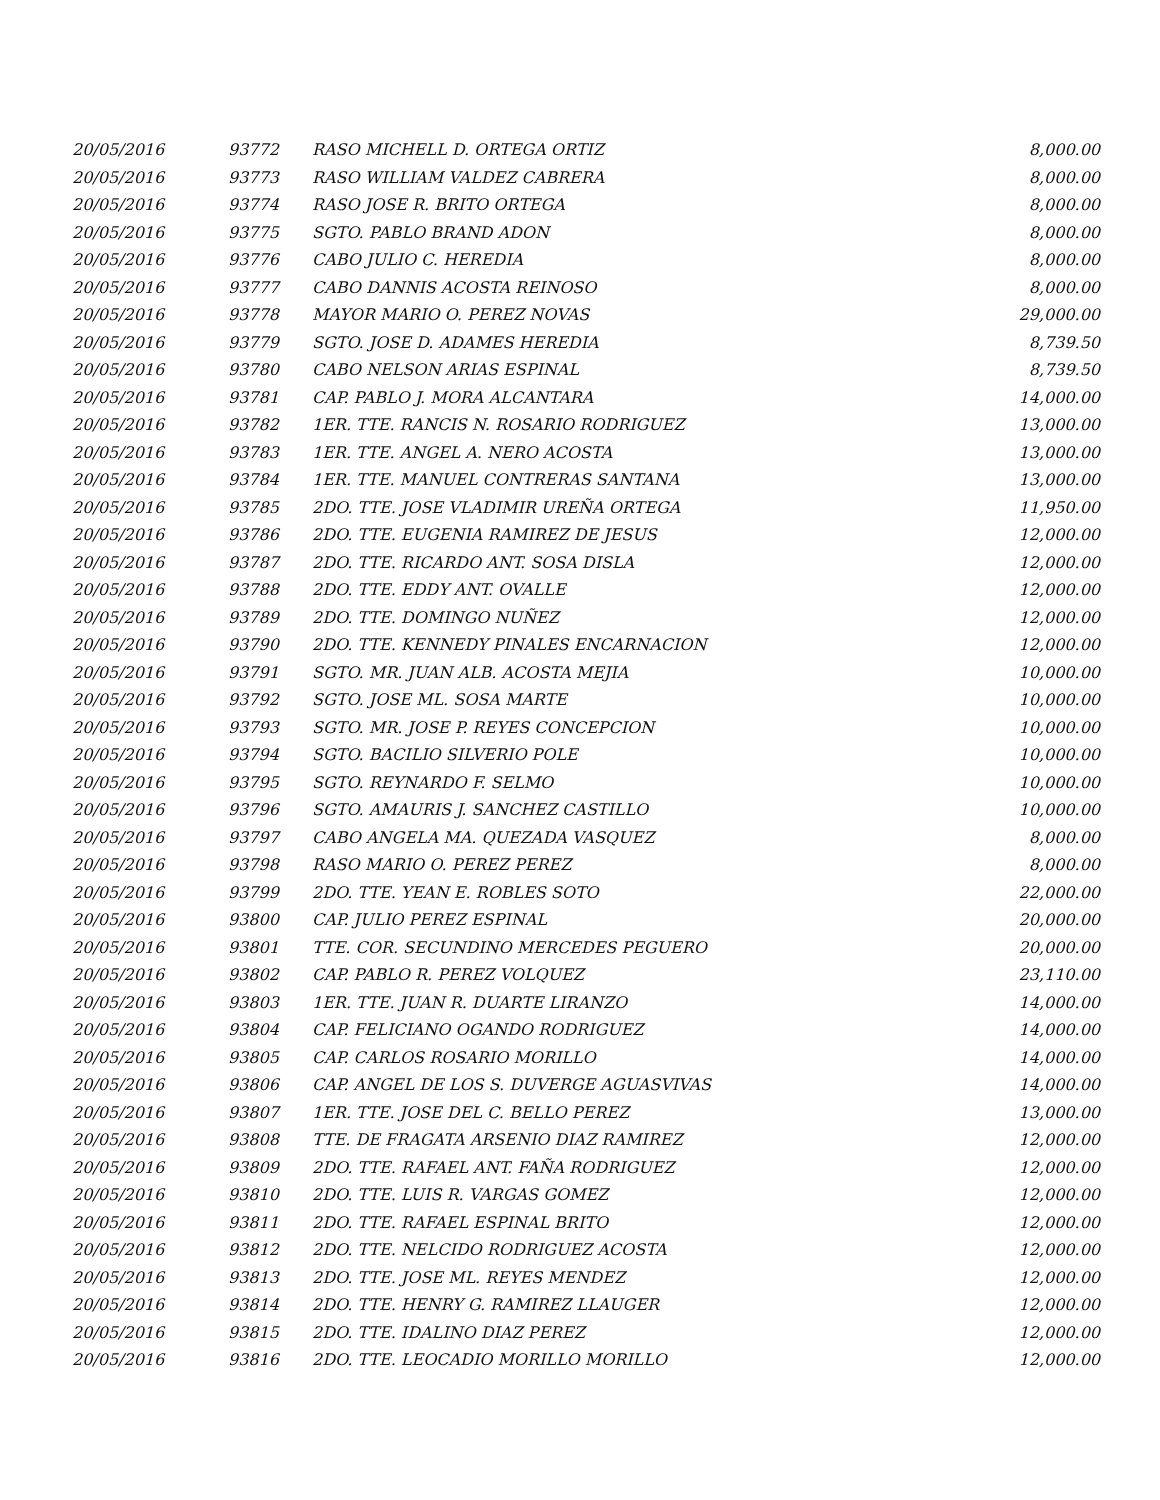| 20/05/2016 | 93772 | RASO MICHELL D. ORTEGA ORTIZ | 8,000.00 |
| 20/05/2016 | 93773 | RASO WILLIAM VALDEZ CABRERA | 8,000.00 |
| 20/05/2016 | 93774 | RASO JOSE R. BRITO ORTEGA | 8,000.00 |
| 20/05/2016 | 93775 | SGTO. PABLO BRAND ADON | 8,000.00 |
| 20/05/2016 | 93776 | CABO JULIO C. HEREDIA | 8,000.00 |
| 20/05/2016 | 93777 | CABO DANNIS ACOSTA REINOSO | 8,000.00 |
| 20/05/2016 | 93778 | MAYOR MARIO O. PEREZ NOVAS | 29,000.00 |
| 20/05/2016 | 93779 | SGTO. JOSE D. ADAMES HEREDIA | 8,739.50 |
| 20/05/2016 | 93780 | CABO NELSON ARIAS ESPINAL | 8,739.50 |
| 20/05/2016 | 93781 | CAP. PABLO J. MORA ALCANTARA | 14,000.00 |
| 20/05/2016 | 93782 | 1ER. TTE. RANCIS N. ROSARIO RODRIGUEZ | 13,000.00 |
| 20/05/2016 | 93783 | 1ER. TTE. ANGEL A. NERO ACOSTA | 13,000.00 |
| 20/05/2016 | 93784 | 1ER. TTE. MANUEL CONTRERAS SANTANA | 13,000.00 |
| 20/05/2016 | 93785 | 2DO. TTE. JOSE VLADIMIR UREÑA ORTEGA | 11,950.00 |
| 20/05/2016 | 93786 | 2DO. TTE. EUGENIA RAMIREZ DE JESUS | 12,000.00 |
| 20/05/2016 | 93787 | 2DO. TTE. RICARDO ANT. SOSA DISLA | 12,000.00 |
| 20/05/2016 | 93788 | 2DO. TTE. EDDY ANT. OVALLE | 12,000.00 |
| 20/05/2016 | 93789 | 2DO. TTE. DOMINGO NUÑEZ | 12,000.00 |
| 20/05/2016 | 93790 | 2DO. TTE. KENNEDY PINALES ENCARNACION | 12,000.00 |
| 20/05/2016 | 93791 | SGTO. MR. JUAN ALB. ACOSTA MEJIA | 10,000.00 |
| 20/05/2016 | 93792 | SGTO. JOSE ML. SOSA MARTE | 10,000.00 |
| 20/05/2016 | 93793 | SGTO. MR. JOSE P. REYES CONCEPCION | 10,000.00 |
| 20/05/2016 | 93794 | SGTO. BACILIO SILVERIO POLE | 10,000.00 |
| 20/05/2016 | 93795 | SGTO. REYNARDO F. SELMO | 10,000.00 |
| 20/05/2016 | 93796 | SGTO. AMAURIS J. SANCHEZ CASTILLO | 10,000.00 |
| 20/05/2016 | 93797 | CABO ANGELA MA. QUEZADA VASQUEZ | 8,000.00 |
| 20/05/2016 | 93798 | RASO MARIO O. PEREZ PEREZ | 8,000.00 |
| 20/05/2016 | 93799 | 2DO. TTE. YEAN E. ROBLES SOTO | 22,000.00 |
| 20/05/2016 | 93800 | CAP. JULIO PEREZ ESPINAL | 20,000.00 |
| 20/05/2016 | 93801 | TTE. COR. SECUNDINO MERCEDES PEGUERO | 20,000.00 |
| 20/05/2016 | 93802 | CAP. PABLO R. PEREZ VOLQUEZ | 23,110.00 |
| 20/05/2016 | 93803 | 1ER. TTE. JUAN R. DUARTE LIRANZO | 14,000.00 |
| 20/05/2016 | 93804 | CAP. FELICIANO OGANDO RODRIGUEZ | 14,000.00 |
| 20/05/2016 | 93805 | CAP. CARLOS ROSARIO MORILLO | 14,000.00 |
| 20/05/2016 | 93806 | CAP. ANGEL DE LOS S. DUVERGE AGUASVIVAS | 14,000.00 |
| 20/05/2016 | 93807 | 1ER. TTE. JOSE DEL C. BELLO PEREZ | 13,000.00 |
| 20/05/2016 | 93808 | TTE. DE FRAGATA ARSENIO DIAZ RAMIREZ | 12,000.00 |
| 20/05/2016 | 93809 | 2DO. TTE. RAFAEL ANT. FAÑA RODRIGUEZ | 12,000.00 |
| 20/05/2016 | 93810 | 2DO. TTE. LUIS R. VARGAS GOMEZ | 12,000.00 |
| 20/05/2016 | 93811 | 2DO. TTE. RAFAEL ESPINAL BRITO | 12,000.00 |
| 20/05/2016 | 93812 | 2DO. TTE. NELCIDO RODRIGUEZ ACOSTA | 12,000.00 |
| 20/05/2016 | 93813 | 2DO. TTE. JOSE ML. REYES MENDEZ | 12,000.00 |
| 20/05/2016 | 93814 | 2DO. TTE. HENRY G. RAMIREZ LLAUGER | 12,000.00 |
| 20/05/2016 | 93815 | 2DO. TTE. IDALINO DIAZ PEREZ | 12,000.00 |
| 20/05/2016 | 93816 | 2DO. TTE. LEOCADIO MORILLO MORILLO | 12,000.00 |